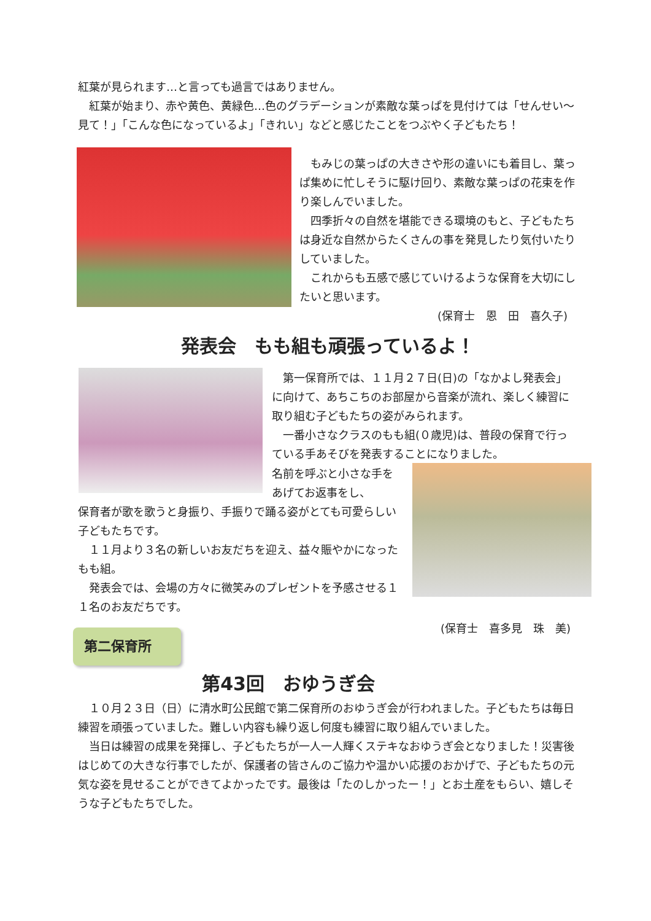紅葉が見られます…と言っても過言ではありません。
　紅葉が始まり、赤や黄色、黄緑色…色のグラデーションが素敵な葉っぱを見付けては「せんせい～見て！」「こんな色になっているよ」「きれい」などと感じたことをつぶやく子どもたち！
　もみじの葉っぱの大きさや形の違いにも着目し、葉っぱ集めに忙しそうに駆け回り、素敵な葉っぱの花束を作り楽しんでいました。
　四季折々の自然を堪能できる環境のもと、子どもたちは身近な自然からたくさんの事を発見したり気付いたりしていました。
　これからも五感で感じていけるような保育を大切にしたいと思います。
(保育士　恩　田　喜久子)
発表会　もも組も頑張っているよ！
　第一保育所では、１１月２７日(日)の「なかよし発表会」に向けて、あちこちのお部屋から音楽が流れ、楽しく練習に取り組む子どもたちの姿がみられます。
　一番小さなクラスのもも組(０歳児)は、普段の保育で行っている手あそびを発表することになりました。
名前を呼ぶと小さな手をあげてお返事をし、
保育者が歌を歌うと身振り、手振りで踊る姿がとても可愛らしい子どもたちです。
　１１月より３名の新しいお友だちを迎え、益々賑やかになったもも組。
　発表会では、会場の方々に微笑みのプレゼントを予感させる１１名のお友だちです。
(保育士　喜多見　珠　美)
第二保育所
第43回　おゆうぎ会
　１０月２３日（日）に清水町公民館で第二保育所のおゆうぎ会が行われました。子どもたちは毎日練習を頑張っていました。難しい内容も繰り返し何度も練習に取り組んでいました。
　当日は練習の成果を発揮し、子どもたちが一人一人輝くステキなおゆうぎ会となりました！災害後はじめての大きな行事でしたが、保護者の皆さんのご協力や温かい応援のおかげで、子どもたちの元気な姿を見せることができてよかったです。最後は「たのしかったー！」とお土産をもらい、嬉しそうな子どもたちでした。